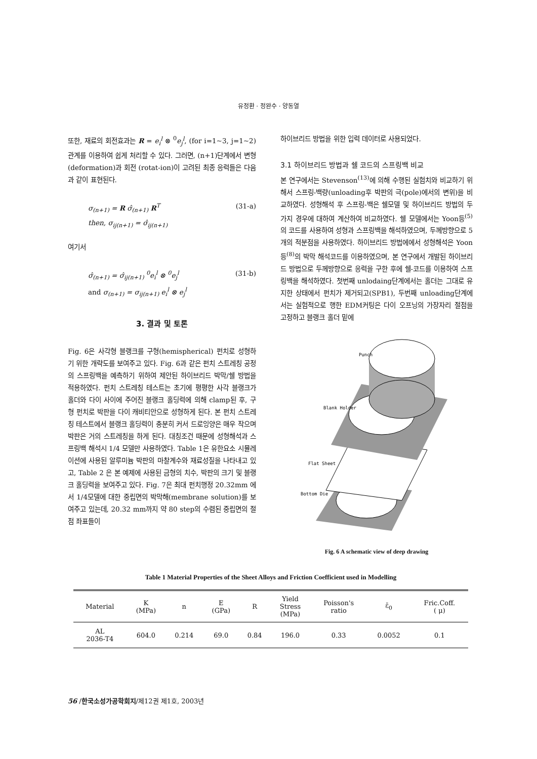유정환 · 정완수 · 양동열
또한, 재료의 회전효과는 R = e<sub>i</sub><sup>l</sup> ⊗ <sup>0</sup>e<sub>j</sub><sup>l</sup>, (for i=1~3, j=1~2) 관계를 이용하여 쉽게 처리할 수 있다. 그러면, (n+1)단계에서 변형(deformation)과 회전 (rotat-ion)이 고려된 최종 응력들은 다음과 같이 표현된다.
σ<sub>(n+1)</sub> = R σ̂<sub>(n+1)</sub> R<sup>T</sup>
then, σ<sub>ij(n+1)</sub> = σ̂<sub>ij(n+1)</sub>
(31-a)
여기서
σ̂<sub>(n+1)</sub> = σ̂<sub>ij(n+1)</sub> <sup>0</sup>e<sub>i</sub><sup>l</sup> ⊗ <sup>0</sup>e<sub>j</sub><sup>l</sup>
and σ<sub>(n+1)</sub> = σ<sub>ij(n+1)</sub> e<sub>i</sub><sup>l</sup> ⊗ e<sub>j</sub><sup>l</sup>
(31-b)
3. 결과 및 토론
Fig. 6은 사각형 블랭크를 구형(hemispherical) 펀치로 성형하기 위한 개략도를 보여주고 있다. Fig. 6과 같은 펀치 스트레칭 공정의 스프링백을 예측하기 위하여 제안된 하이브리드 박막/쉘 방법을 적용하였다. 펀치 스트레칭 테스트는 초기에 평평한 사각 블랭크가 홀더와 다이 사이에 주어진 블랭크 홀딩력에 의해 clamp된 후, 구형 펀치로 박판을 다이 캐비티안으로 성형하게 된다. 본 펀치 스트레칭 테스트에서 블랭크 홀딩력이 충분히 커서 드로잉양은 매우 작으며 박판은 거의 스트레칭을 하게 된다. 대칭조건 때문에 성형해석과 스프링백 해석시 1/4 모델만 사용하였다. Table 1은 유한요소 시뮬레이션에 사용된 알루미늄 박판의 마찰계수와 재료성질을 나타내고 있고, Table 2 은 본 예제에 사용된 금형의 치수, 박판의 크기 및 블랭크 홀딩력을 보여주고 있다. Fig. 7은 최대 펀치행정 20.32mm 에서 1/4모델에 대한 중립면의 박막해(membrane solution)를 보여주고 있는데, 20.32 mm까지 약 80 step의 수렴된 중립면의 절점 좌표들이
하이브리드 방법을 위한 입력 데이터로 사용되었다.
3.1 하이브리드 방법과 쉘 코드의 스프링백 비교
본 연구에서는 Stevenson<sup>(13)</sup>에 의해 수행된 실험치와 비교하기 위해서 스프링-백량(unloading후 박판의 극(pole)에서의 변위)을 비교하였다. 성형해석 후 스프링-백은 쉘모델 및 하이브리드 방법의 두 가지 경우에 대하여 계산하여 비교하였다. 쉘 모델에서는 Yoon등<sup>(5)</sup>의 코드를 사용하여 성형과 스프링백을 해석하였으며, 두께방향으로 5개의 적분점을 사용하였다. 하이브리드 방법에에서 성형해석은 Yoon등<sup>(8)</sup>의 박막 해석코드를 이용하였으며, 본 연구에서 개발된 하이브리드 방법으로 두께방향으로 응력을 구한 후에 쉘-코드를 이용하여 스프링백을 해석하였다. 첫번째 unlodaing단계에서는 홀더는 그대로 유지한 상태에서 펀치가 제거되고(SPB1), 두번째 unloading단계에서는 실험적으로 행한 EDM커팅은 다이 오프닝의 가장자리 절점을 고정하고 블랭크 홀더 밑에
Punch
Blank Holder
Flat Sheet
Bottom Die
Fig. 6 A schematic view of deep drawing
Table 1 Material Properties of the Sheet Alloys and Friction Coefficient used in Modelling
| Material | K (MPa) | n | E (GPa) | R | Yield Stress (MPa) | Poisson's ratio | ε̄<sub>0</sub> | Fric.Coff. ( μ) |
| --- | --- | --- | --- | --- | --- | --- | --- | --- |
| AL 2036-T4 | 604.0 | 0.214 | 69.0 | 0.84 | 196.0 | 0.33 | 0.0052 | 0.1 |
56 /한국소성가공학회지/제12권 제1호, 2003년